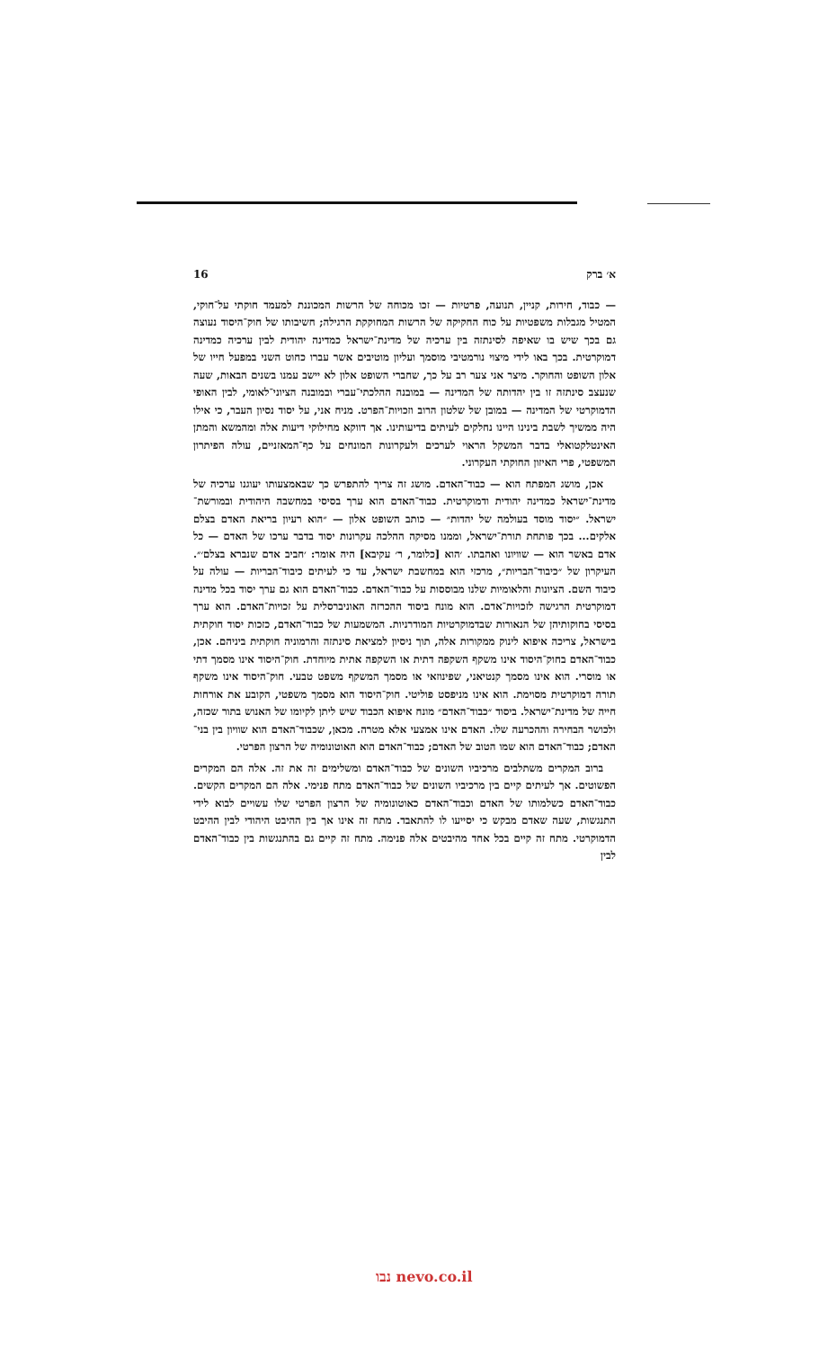א׳ ברק 16
— כבוד, חירות, קניין, תנועה, פרטיות — זכו מכוחה של הרשות המכוננת למעמד חוקתי על־חוקי, המטיל מגבלות משפטיות על כוח החקיקה של הרשות המחוקקת הרגילה; חשיבותו של חוק־היסוד נעוצה גם בכך שיש בו שאיפה לסינתזה בין ערכיה של מדינת־ישראל כמדינה יהודית לבין ערכיה כמדינה דמוקרטית. בכך באו לידי מיצוי נורמטיבי מוסמך ועליון מוטיבים אשר עברו כחוט השני במפעל חייו של אלון השופט והחוקר. מיצר אני צער רב על כך, שחברי השופט אלון לא יישב עמנו בשנים הבאות, שעה שנעצב סינתזה זו בין יהדותה של המדינה — במובנה ההלכתי־עברי ובמובנה הציוני־לאומי, לבין האופי הדמוקרטי של המדינה — במובן של שלטון הרוב וזכויות־הפרט. מניח אני, על יסוד נסיון העבר, כי אילו היה ממשיך לשבת בינינו היינו נחלקים לעיתים בדיעותינו. אך דווקא מחילוקי דיעות אלה ומהמשא והמתן האינטלקטואלי בדבר המשקל הראוי לערכים ולעקרונות המונחים על כף־המאזניים, עולה הפיתרון המשפטי, פרי האיזון החוקתי העקרוני.
אכן, מושג המפתח הוא — כבוד־האדם. מושג זה צריך להתפרש כך שבאמצעותו יעוגנו ערכיה של מדינת־ישראל כמדינה יהודית ודמוקרטית. כבוד־האדם הוא ערך בסיסי במחשבה היהודית ובמורשת־ישראל. ״יסוד מוסד בעולמה של יהדות״ — כותב השופט אלון — ״הוא רעיון בריאת האדם בצלם אלקים... בכך פותחת תורת־ישראל, וממנו מסיקה ההלכה עקרונות יסוד בדבר ערכו של האדם — כל אדם באשר הוא — שוויונו ואהבתו. ׳הוא [כלומר, ר׳ עקיבא] היה אומר: ׳חביב אדם שנברא בצלם׳״. העיקרון של ״כיבוד־הבריות״, מרכזי הוא במחשבת ישראל, עד כי לעיתים כיבוד־הבריות — עולה על כיבוד השם. הציונות והלאומיות שלנו מבוססות על כבוד־האדם. כבוד־האדם הוא גם ערך יסוד בכל מדינה דמוקרטית הרגישה לזכויות־אדם. הוא מונח ביסוד ההכרזה האוניברסלית על זכויות־האדם. הוא ערך בסיסי בחוקותיהן של הנאורות שבדמוקרטיות המודרניות. המשמעות של כבוד־האדם, כזכות יסוד חוקתית בישראל, צריכה איפוא לינוק ממקורות אלה, תוך ניסיון למציאת סינתזה והרמוניה חוקתית ביניהם. אכן, כבוד־האדם בחוק־היסוד אינו משקף השקפה דתית או השקפה אתית מיוחדת. חוק־היסוד אינו מסמך דתי או מוסרי. הוא אינו מסמך קנטיאני, שפינוזאי או מסמך המשקף משפט טבעי. חוק־היסוד אינו משקף תורה דמוקרטית מסוימת. הוא אינו מניפסט פוליטי. חוק־היסוד הוא מסמך משפטי, הקובע את אורחות חייה של מדינת־ישראל. ביסוד ״כבוד־האדם״ מונח איפוא הכבוד שיש ליתן לקיומו של האנוש בתור שכזה, ולכושר הבחירה וההכרעה שלו. האדם אינו אמצעי אלא מטרה. מכאן, שכבוד־האדם הוא שוויון בין בני־האדם; כבוד־האדם הוא שמו הטוב של האדם; כבוד־האדם הוא האוטונומיה של הרצון הפרטי.
ברוב המקרים משתלבים מרכיביו השונים של כבוד־האדם ומשלימים זה את זה. אלה הם המקרים הפשוטים. אך לעיתים קיים בין מרכיביו השונים של כבוד־האדם מתח פנימי. אלה הם המקרים הקשים. כבוד־האדם כשלמותו של האדם וכבוד־האדם כאוטונומיה של הרצון הפרטי שלו עשויים לבוא לידי התנגשות, שעה שאדם מבקש כי יסייעו לו להתאבד. מתח זה אינו אך בין ההיבט היהודי לבין ההיבט הדמוקרטי. מתח זה קיים בכל אחד מהיבטים אלה פנימה. מתח זה קיים גם בהתנגשות בין כבוד־האדם לבין
נבו nevo.co.il